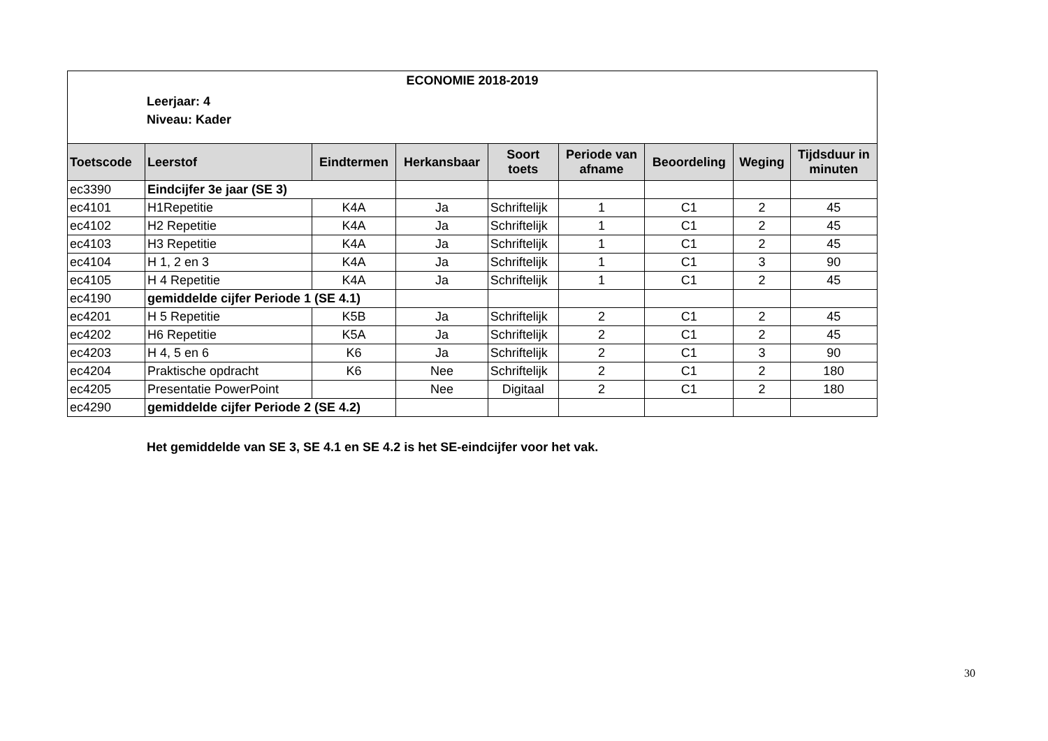ECONOMIE 2018-2019
Leerjaar: 4
Niveau: Kader
| Toetscode | Leerstof | Eindtermen | Herkansbaar | Soort toets | Periode van afname | Beoordeling | Weging | Tijdsduur in minuten |
| --- | --- | --- | --- | --- | --- | --- | --- | --- |
| ec3390 | Eindcijfer 3e jaar (SE 3) | | | | | | | |
| ec4101 | H1Repetitie | K4A | Ja | Schriftelijk | 1 | C1 | 2 | 45 |
| ec4102 | H2 Repetitie | K4A | Ja | Schriftelijk | 1 | C1 | 2 | 45 |
| ec4103 | H3 Repetitie | K4A | Ja | Schriftelijk | 1 | C1 | 2 | 45 |
| ec4104 | H 1, 2 en 3 | K4A | Ja | Schriftelijk | 1 | C1 | 3 | 90 |
| ec4105 | H 4 Repetitie | K4A | Ja | Schriftelijk | 1 | C1 | 2 | 45 |
| ec4190 | gemiddelde cijfer Periode 1 (SE 4.1) | | | | | | | |
| ec4201 | H 5 Repetitie | K5B | Ja | Schriftelijk | 2 | C1 | 2 | 45 |
| ec4202 | H6 Repetitie | K5A | Ja | Schriftelijk | 2 | C1 | 2 | 45 |
| ec4203 | H 4, 5 en 6 | K6 | Ja | Schriftelijk | 2 | C1 | 3 | 90 |
| ec4204 | Praktische opdracht | K6 | Nee | Schriftelijk | 2 | C1 | 2 | 180 |
| ec4205 | Presentatie PowerPoint | | Nee | Digitaal | 2 | C1 | 2 | 180 |
| ec4290 | gemiddelde cijfer Periode 2 (SE 4.2) | | | | | | | |
Het gemiddelde van SE 3, SE 4.1 en SE 4.2 is het SE-eindcijfer voor het vak.
30